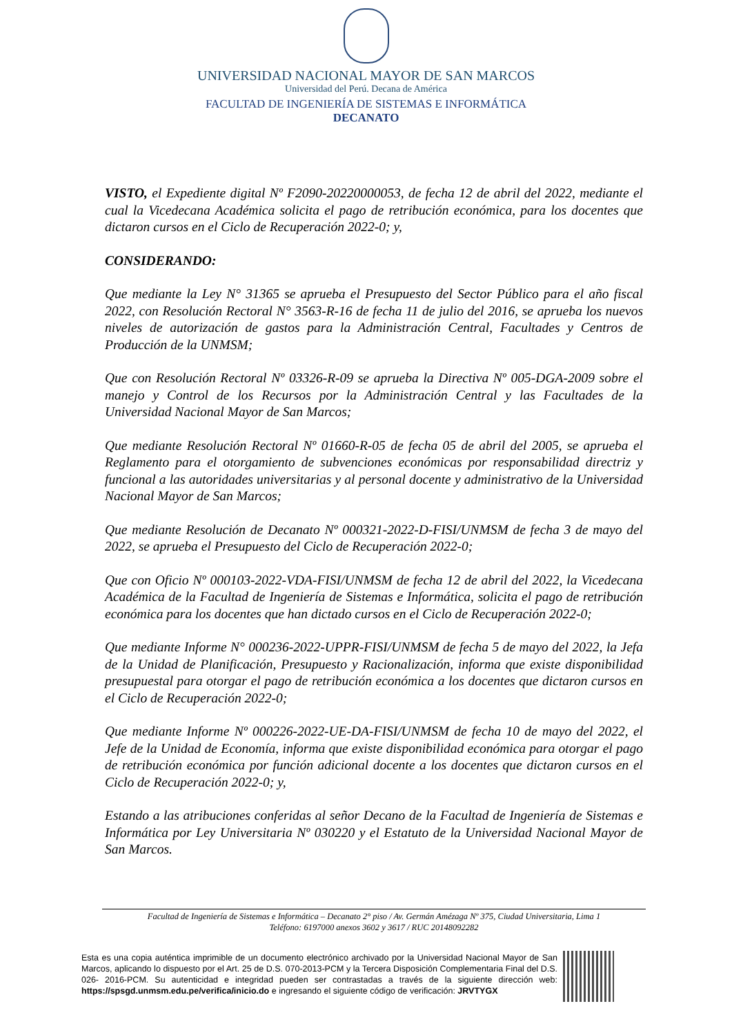UNIVERSIDAD NACIONAL MAYOR DE SAN MARCOS
Universidad del Perú. Decana de América
FACULTAD DE INGENIERÍA DE SISTEMAS E INFORMÁTICA
DECANATO
VISTO, el Expediente digital Nº F2090-20220000053, de fecha 12 de abril del 2022, mediante el cual la Vicedecana Académica solicita el pago de retribución económica, para los docentes que dictaron cursos en el Ciclo de Recuperación 2022-0; y,
CONSIDERANDO:
Que mediante la Ley N° 31365 se aprueba el Presupuesto del Sector Público para el año fiscal 2022, con Resolución Rectoral N° 3563-R-16 de fecha 11 de julio del 2016, se aprueba los nuevos niveles de autorización de gastos para la Administración Central, Facultades y Centros de Producción de la UNMSM;
Que con Resolución Rectoral Nº 03326-R-09 se aprueba la Directiva Nº 005-DGA-2009 sobre el manejo y Control de los Recursos por la Administración Central y las Facultades de la Universidad Nacional Mayor de San Marcos;
Que mediante Resolución Rectoral Nº 01660-R-05 de fecha 05 de abril del 2005, se aprueba el Reglamento para el otorgamiento de subvenciones económicas por responsabilidad directriz y funcional a las autoridades universitarias y al personal docente y administrativo de la Universidad Nacional Mayor de San Marcos;
Que mediante Resolución de Decanato Nº 000321-2022-D-FISI/UNMSM de fecha 3 de mayo del 2022, se aprueba el Presupuesto del Ciclo de Recuperación 2022-0;
Que con Oficio Nº 000103-2022-VDA-FISI/UNMSM de fecha 12 de abril del 2022, la Vicedecana Académica de la Facultad de Ingeniería de Sistemas e Informática, solicita el pago de retribución económica para los docentes que han dictado cursos en el Ciclo de Recuperación 2022-0;
Que mediante Informe N° 000236-2022-UPPR-FISI/UNMSM de fecha 5 de mayo del 2022, la Jefa de la Unidad de Planificación, Presupuesto y Racionalización, informa que existe disponibilidad presupuestal para otorgar el pago de retribución económica a los docentes que dictaron cursos en el Ciclo de Recuperación 2022-0;
Que mediante Informe Nº 000226-2022-UE-DA-FISI/UNMSM de fecha 10 de mayo del 2022, el Jefe de la Unidad de Economía, informa que existe disponibilidad económica para otorgar el pago de retribución económica por función adicional docente a los docentes que dictaron cursos en el Ciclo de Recuperación 2022-0; y,
Estando a las atribuciones conferidas al señor Decano de la Facultad de Ingeniería de Sistemas e Informática por Ley Universitaria Nº 030220 y el Estatuto de la Universidad Nacional Mayor de San Marcos.
Facultad de Ingeniería de Sistemas e Informática – Decanato 2° piso / Av. Germán Amézaga Nº 375, Ciudad Universitaria, Lima 1
Teléfono: 6197000 anexos 3602 y 3617 / RUC 20148092282
Esta es una copia auténtica imprimible de un documento electrónico archivado por la Universidad Nacional Mayor de San Marcos, aplicando lo dispuesto por el Art. 25 de D.S. 070-2013-PCM y la Tercera Disposición Complementaria Final del D.S. 026- 2016-PCM. Su autenticidad e integridad pueden ser contrastadas a través de la siguiente dirección web: https://spsgd.unmsm.edu.pe/verifica/inicio.do e ingresando el siguiente código de verificación: JRVTYGX